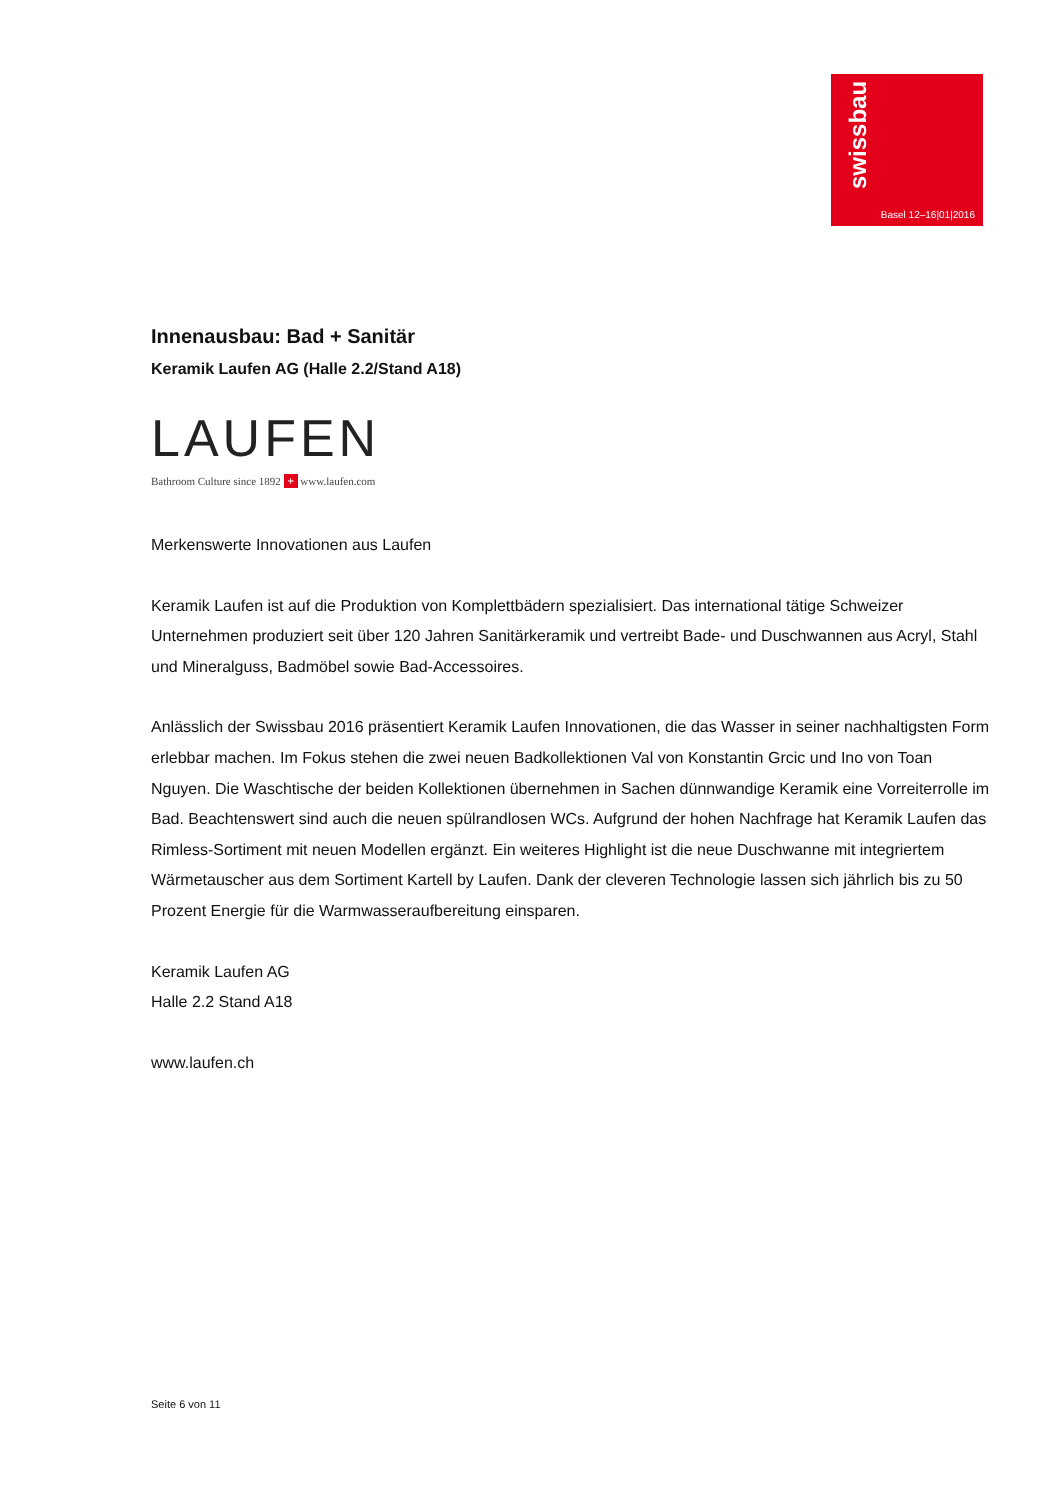swissbau
Basel 12–16|01|2016
Innenausbau: Bad + Sanitär
Keramik Laufen AG (Halle 2.2/Stand A18)
LAUFEN
Bathroom Culture since 1892 + www.laufen.com
Merkenswerte Innovationen aus Laufen
Keramik Laufen ist auf die Produktion von Komplettbädern spezialisiert. Das international tätige Schweizer Unternehmen produziert seit über 120 Jahren Sanitärkeramik und vertreibt Bade- und Duschwannen aus Acryl, Stahl und Mineralguss, Badmöbel sowie Bad-Accessoires.
Anlässlich der Swissbau 2016 präsentiert Keramik Laufen Innovationen, die das Wasser in seiner nachhaltigsten Form erlebbar machen. Im Fokus stehen die zwei neuen Badkollektionen Val von Konstantin Grcic und Ino von Toan Nguyen. Die Waschtische der beiden Kollektionen übernehmen in Sachen dünnwandige Keramik eine Vorreiterrolle im Bad. Beachtenswert sind auch die neuen spülrandlosen WCs. Aufgrund der hohen Nachfrage hat Keramik Laufen das Rimless-Sortiment mit neuen Modellen ergänzt. Ein weiteres Highlight ist die neue Duschwanne mit integriertem Wärmetauscher aus dem Sortiment Kartell by Laufen. Dank der cleveren Technologie lassen sich jährlich bis zu 50 Prozent Energie für die Warmwasseraufbereitung einsparen.
Keramik Laufen AG
Halle 2.2 Stand A18
www.laufen.ch
Seite 6 von 11